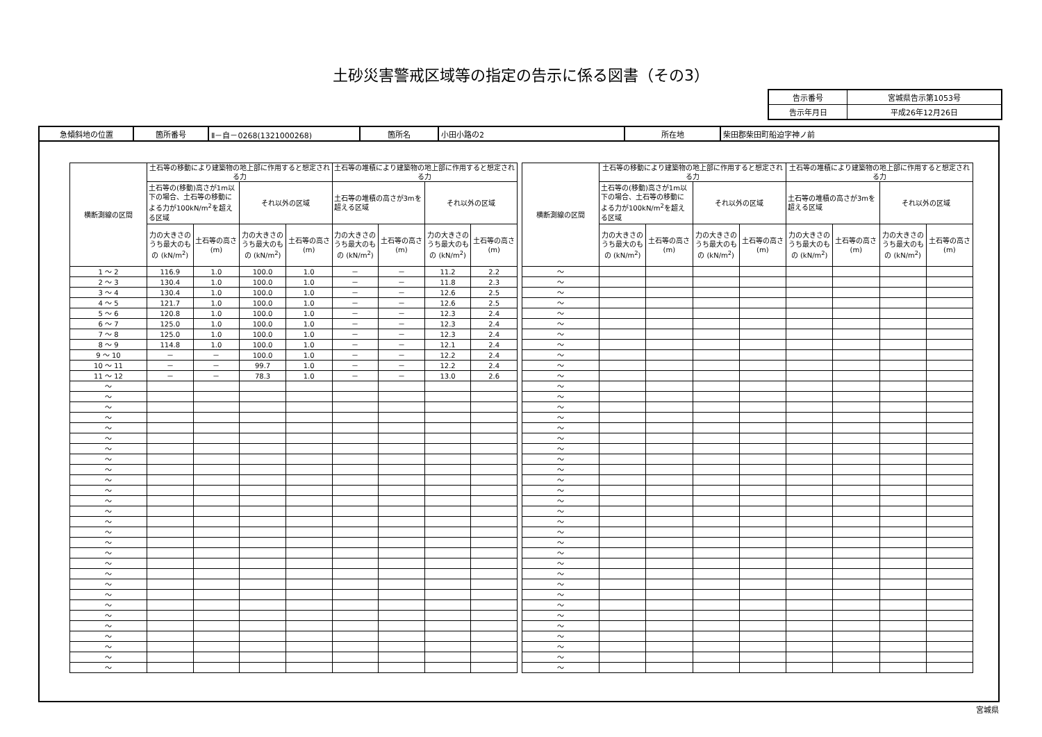土砂災害警戒区域等の指定の告示に係る図書（その3）
| 告示番号 | 宮城県告示第1053号 |
| 告示年月日 | 平成26年12月26日 |
| 急傾斜地の位置 | 箇所番号 | Ⅱ－自－0268(1321000268) | 箇所名 | 小田小路の2 | 所在地 | 柴田郡柴田町船迫字神ノ前 |
| 横断測線の区間 | 土石等の移動により建築物の地上部に作用すると想定される力 | | | | 土石等の堆積により建築物の地上部に作用すると想定される力 | | | |
| --- | --- | --- | --- | --- | --- | --- | --- | --- |
| | 土石等の(移動)高さが1m以下の場合、土石等の移動による力が100kN/m<sup>2</sup>を超える区域 | | それ以外の区域 | | 土石等の堆積の高さが3mを超える区域 | | それ以外の区域 | |
| | 力の大きさのうち最大のもの (kN/m<sup>2</sup>) | 土石等の高さ (m) | 力の大きさのうち最大のもの (kN/m<sup>2</sup>) | 土石等の高さ (m) | 力の大きさのうち最大のもの (kN/m<sup>2</sup>) | 土石等の高さ (m) | 力の大きさのうち最大のもの (kN/m<sup>2</sup>) | 土石等の高さ (m) |
| 1 ～ 2 | 116.9 | 1.0 | 100.0 | 1.0 | － | － | 11.2 | 2.2 |
| 2 ～ 3 | 130.4 | 1.0 | 100.0 | 1.0 | － | － | 11.8 | 2.3 |
| 3 ～ 4 | 130.4 | 1.0 | 100.0 | 1.0 | － | － | 12.6 | 2.5 |
| 4 ～ 5 | 121.7 | 1.0 | 100.0 | 1.0 | － | － | 12.6 | 2.5 |
| 5 ～ 6 | 120.8 | 1.0 | 100.0 | 1.0 | － | － | 12.3 | 2.4 |
| 6 ～ 7 | 125.0 | 1.0 | 100.0 | 1.0 | － | － | 12.3 | 2.4 |
| 7 ～ 8 | 125.0 | 1.0 | 100.0 | 1.0 | － | － | 12.3 | 2.4 |
| 8 ～ 9 | 114.8 | 1.0 | 100.0 | 1.0 | － | － | 12.1 | 2.4 |
| 9 ～ 10 | － | － | 100.0 | 1.0 | － | － | 12.2 | 2.4 |
| 10 ～ 11 | － | － | 99.7 | 1.0 | － | － | 12.2 | 2.4 |
| 11 ～ 12 | － | － | 78.3 | 1.0 | － | － | 13.0 | 2.6 |
| ～ | | | | | | | | |
| ～ | | | | | | | | |
| ～ | | | | | | | | |
| ～ | | | | | | | | |
| ～ | | | | | | | | |
| ～ | | | | | | | | |
| ～ | | | | | | | | |
| ～ | | | | | | | | |
| ～ | | | | | | | | |
| ～ | | | | | | | | |
| ～ | | | | | | | | |
| ～ | | | | | | | | |
| ～ | | | | | | | | |
| ～ | | | | | | | | |
| ～ | | | | | | | | |
| ～ | | | | | | | | |
| ～ | | | | | | | | |
| ～ | | | | | | | | |
| ～ | | | | | | | | |
| ～ | | | | | | | | |
| ～ | | | | | | | | |
| ～ | | | | | | | | |
| ～ | | | | | | | | |
| ～ | | | | | | | | |
| ～ | | | | | | | | |
| ～ | | | | | | | | |
| ～ | | | | | | | | |
| ～ | | | | | | | | |
| 横断測線の区間 | 土石等の移動により建築物の地上部に作用すると想定される力 | | | | 土石等の堆積により建築物の地上部に作用すると想定される力 | | | |
| --- | --- | --- | --- | --- | --- | --- | --- | --- |
| | 土石等の(移動)高さが1m以下の場合、土石等の移動による力が100kN/m<sup>2</sup>を超える区域 | | それ以外の区域 | | 土石等の堆積の高さが3mを超える区域 | | それ以外の区域 | |
| | 力の大きさのうち最大のもの (kN/m<sup>2</sup>) | 土石等の高さ (m) | 力の大きさのうち最大のもの (kN/m<sup>2</sup>) | 土石等の高さ (m) | 力の大きさのうち最大のもの (kN/m<sup>2</sup>) | 土石等の高さ (m) | 力の大きさのうち最大のもの (kN/m<sup>2</sup>) | 土石等の高さ (m) |
| ～ | | | | | | | | |
| ～ | | | | | | | | |
| ～ | | | | | | | | |
| ～ | | | | | | | | |
| ～ | | | | | | | | |
| ～ | | | | | | | | |
| ～ | | | | | | | | |
| ～ | | | | | | | | |
| ～ | | | | | | | | |
| ～ | | | | | | | | |
| ～ | | | | | | | | |
| ～ | | | | | | | | |
| ～ | | | | | | | | |
| ～ | | | | | | | | |
| ～ | | | | | | | | |
| ～ | | | | | | | | |
| ～ | | | | | | | | |
| ～ | | | | | | | | |
| ～ | | | | | | | | |
| ～ | | | | | | | | |
| ～ | | | | | | | | |
| ～ | | | | | | | | |
| ～ | | | | | | | | |
| ～ | | | | | | | | |
| ～ | | | | | | | | |
| ～ | | | | | | | | |
| ～ | | | | | | | | |
| ～ | | | | | | | | |
| ～ | | | | | | | | |
| ～ | | | | | | | | |
| ～ | | | | | | | | |
| ～ | | | | | | | | |
| ～ | | | | | | | | |
| ～ | | | | | | | | |
| ～ | | | | | | | | |
| ～ | | | | | | | | |
| ～ | | | | | | | | |
| ～ | | | | | | | | |
| ～ | | | | | | | | |
宮城県